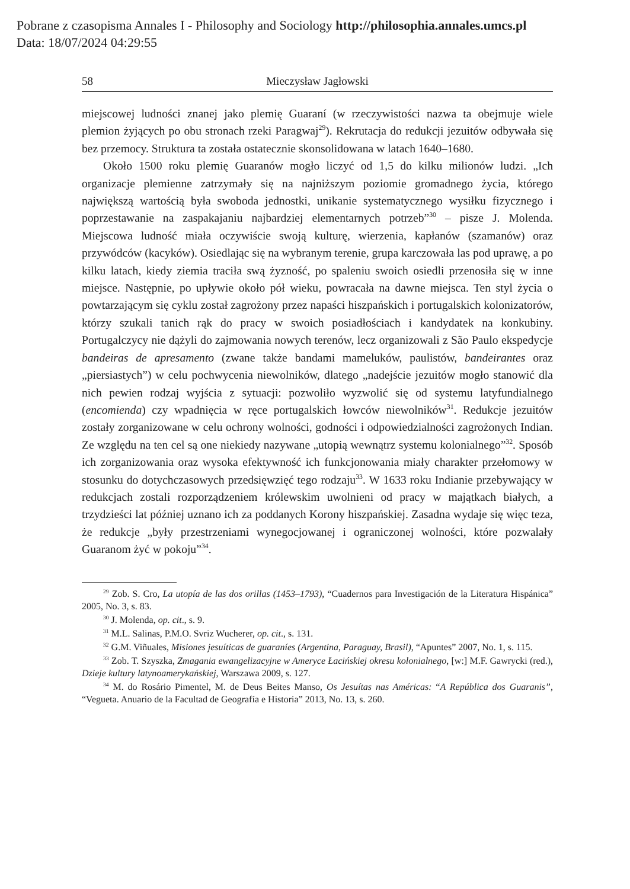Pobrane z czasopisma Annales I - Philosophy and Sociology http://philosophia.annales.umcs.pl
Data: 18/07/2024 04:29:55
58 Mieczysław Jagłowski
miejscowej ludności znanej jako plemię Guaraní (w rzeczywistości nazwa ta obejmuje wiele plemion żyjących po obu stronach rzeki Paragwaj<sup>29</sup>). Rekrutacja do redukcji jezuitów odbywała się bez przemocy. Struktura ta została ostatecznie skonsolidowana w latach 1640–1680.
Około 1500 roku plemię Guaranów mogło liczyć od 1,5 do kilku milionów ludzi. „Ich organizacje plemienne zatrzymały się na najniższym poziomie gromadnego życia, którego największą wartością była swoboda jednostki, unikanie systematycznego wysiłku fizycznego i poprzestawanie na zaspakajaniu najbardziej elementarnych potrzeb”<sup>30</sup> – pisze J. Molenda. Miejscowa ludność miała oczywiście swoją kulturę, wierzenia, kapłanów (szamanów) oraz przywódców (kacyków). Osiedlając się na wybranym terenie, grupa karczowała las pod uprawę, a po kilku latach, kiedy ziemia traciła swą żyzność, po spaleniu swoich osiedli przenosiła się w inne miejsce. Następnie, po upływie około pół wieku, powracała na dawne miejsca. Ten styl życia o powtarzającym się cyklu został zagrożony przez napaści hiszpańskich i portugalskich kolonizatorów, którzy szukali tanich rąk do pracy w swoich posiadłościach i kandydatek na konkubiny. Portugalczycy nie dążyli do zajmowania nowych terenów, lecz organizowali z São Paulo ekspedycje bandeiras de apresamento (zwane także bandami mameluków, paulistów, bandeirantes oraz „piersiastych”) w celu pochwycenia niewolników, dlatego „nadejście jezuitów mogło stanowić dla nich pewien rodzaj wyjścia z sytuacji: pozwoliło wyzwolić się od systemu latyfundialnego (encomienda) czy wpadnięcia w ręce portugalskich łowców niewolników<sup>31</sup>. Redukcje jezuitów zostały zorganizowane w celu ochrony wolności, godności i odpowiedzialności zagrożonych Indian. Ze względu na ten cel są one niekiedy nazywane „utopią wewnątrz systemu kolonialnego”<sup>32</sup>. Sposób ich zorganizowania oraz wysoka efektywność ich funkcjonowania miały charakter przełomowy w stosunku do dotychczasowych przedsięwzięć tego rodzaju<sup>33</sup>. W 1633 roku Indianie przebywający w redukcjach zostali rozporządzeniem królewskim uwolnieni od pracy w majątkach białych, a trzydzieści lat później uznano ich za poddanych Korony hiszpańskiej. Zasadna wydaje się więc teza, że redukcje „były przestrzeniami wynegocjowanej i ograniczonej wolności, które pozwalały Guaranom żyć w pokoju”<sup>34</sup>.
<sup>29</sup> Zob. S. Cro, La utopía de las dos orillas (1453–1793), “Cuadernos para Investigación de la Literatura Hispánica” 2005, No. 3, s. 83.
<sup>30</sup> J. Molenda, op. cit., s. 9.
<sup>31</sup> M.L. Salinas, P.M.O. Svriz Wucherer, op. cit., s. 131.
<sup>32</sup> G.M. Viñuales, Misiones jesuíticas de guaraníes (Argentina, Paraguay, Brasil), “Apuntes” 2007, No. 1, s. 115.
<sup>33</sup> Zob. T. Szyszka, Zmagania ewangelizacyjne w Ameryce Łacińskiej okresu kolonialnego, [w:] M.F. Gawrycki (red.), Dzieje kultury latynoamerykańskiej, Warszawa 2009, s. 127.
<sup>34</sup> M. do Rosário Pimentel, M. de Deus Beites Manso, Os Jesuítas nas Américas: “A República dos Guaranis”, “Vegueta. Anuario de la Facultad de Geografía e Historia” 2013, No. 13, s. 260.